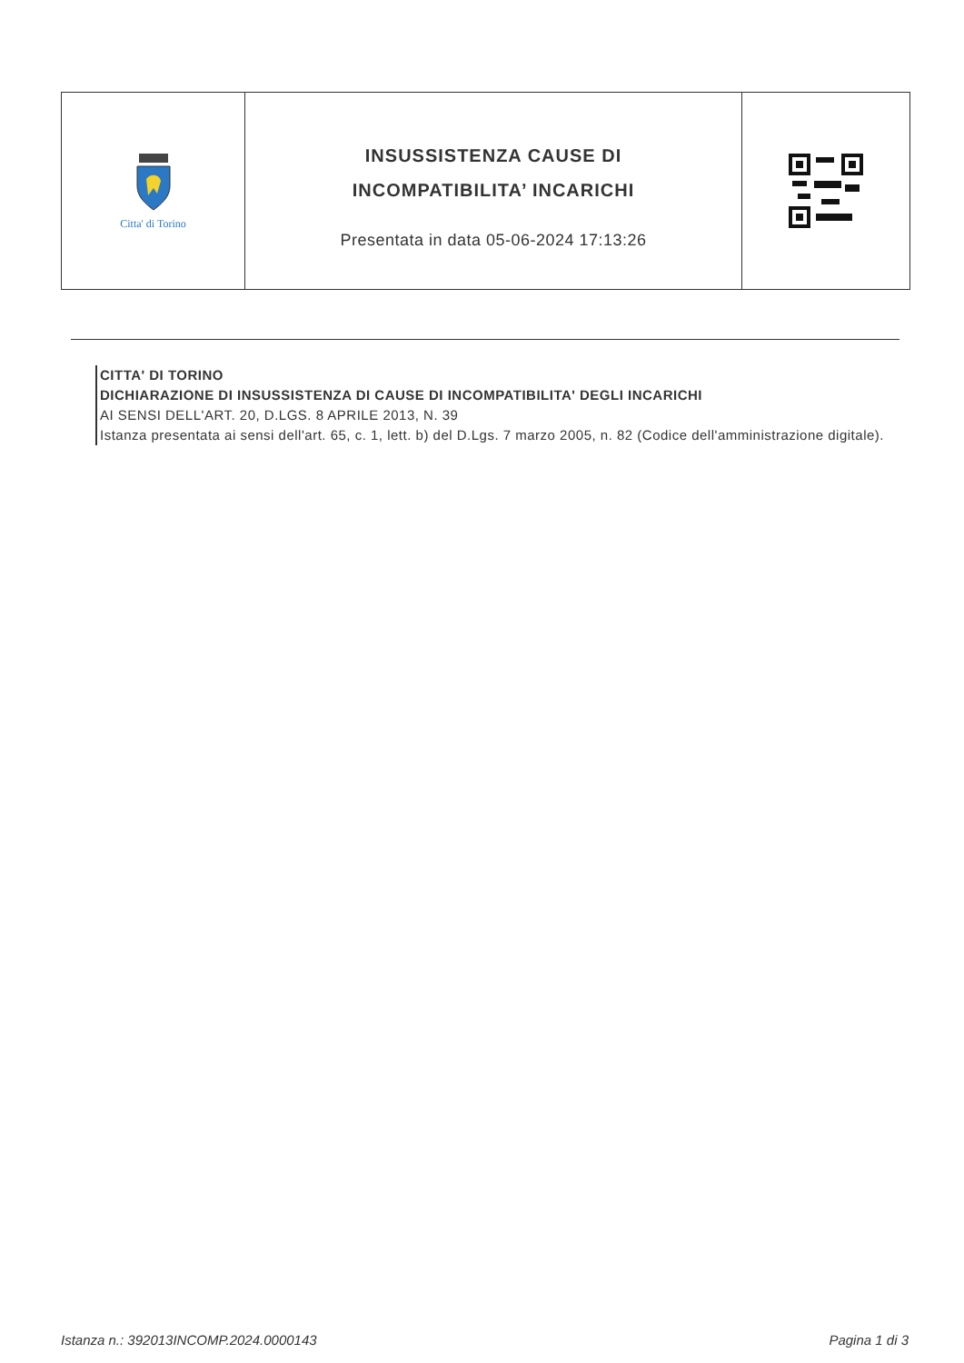Citta' di Torino
INSUSSISTENZA CAUSE DI
INCOMPATIBILITA’ INCARICHI
Presentata in data 05-06-2024 17:13:26
CITTA' DI TORINO
DICHIARAZIONE DI INSUSSISTENZA DI CAUSE DI INCOMPATIBILITA' DEGLI INCARICHI
AI SENSI DELL'ART. 20, D.LGS. 8 APRILE 2013, N. 39
Istanza presentata ai sensi dell'art. 65, c. 1, lett. b) del D.Lgs. 7 marzo 2005, n. 82 (Codice dell'amministrazione digitale).
Istanza n.: 392013INCOMP.2024.0000143 Pagina 1 di 3